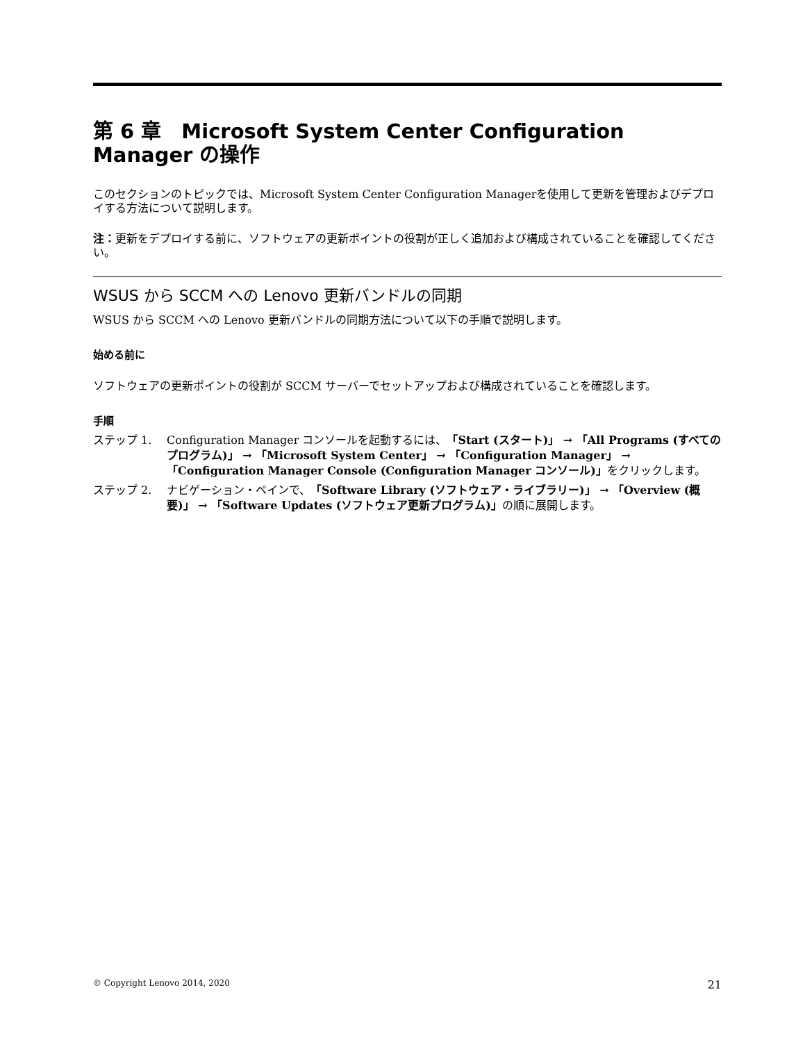第 6 章　Microsoft System Center Configuration Manager の操作
このセクションのトピックでは、Microsoft System Center Configuration Managerを使用して更新を管理およびデプロイする方法について説明します。
注：更新をデプロイする前に、ソフトウェアの更新ポイントの役割が正しく追加および構成されていることを確認してください。
WSUS から SCCM への Lenovo 更新バンドルの同期
WSUS から SCCM への Lenovo 更新バンドルの同期方法について以下の手順で説明します。
始める前に
ソフトウェアの更新ポイントの役割が SCCM サーバーでセットアップおよび構成されていることを確認します。
手順
ステップ 1. Configuration Manager コンソールを起動するには、「Start (スタート)」 → 「All Programs (すべてのプログラム)」 → 「Microsoft System Center」 → 「Configuration Manager」 → 「Configuration Manager Console (Configuration Manager コンソール)」をクリックします。
ステップ 2. ナビゲーション・ペインで、「Software Library (ソフトウェア・ライブラリー)」 → 「Overview (概要)」 → 「Software Updates (ソフトウェア更新プログラム)」の順に展開します。
© Copyright Lenovo 2014, 2020 21